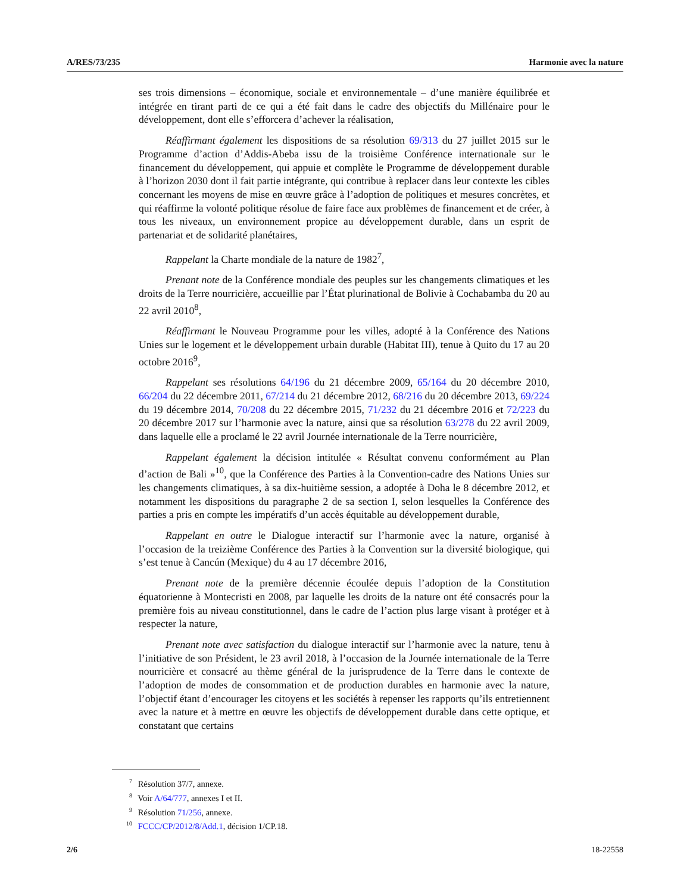A/RES/73/235 Harmonie avec la nature
ses trois dimensions – économique, sociale et environnementale – d’une manière équilibrée et intégrée en tirant parti de ce qui a été fait dans le cadre des objectifs du Millénaire pour le développement, dont elle s’efforcera d’achever la réalisation,
Réaffirmant également les dispositions de sa résolution 69/313 du 27 juillet 2015 sur le Programme d’action d’Addis-Abeba issu de la troisième Conférence internationale sur le financement du développement, qui appuie et complète le Programme de développement durable à l’horizon 2030 dont il fait partie intégrante, qui contribue à replacer dans leur contexte les cibles concernant les moyens de mise en œuvre grâce à l’adoption de politiques et mesures concrètes, et qui réaffirme la volonté politique résolue de faire face aux problèmes de financement et de créer, à tous les niveaux, un environnement propice au développement durable, dans un esprit de partenariat et de solidarité planétaires,
Rappelant la Charte mondiale de la nature de 1982<sup>7</sup>,
Prenant note de la Conférence mondiale des peuples sur les changements climatiques et les droits de la Terre nourricière, accueillie par l’État plurinational de Bolivie à Cochabamba du 20 au 22 avril 2010<sup>8</sup>,
Réaffirmant le Nouveau Programme pour les villes, adopté à la Conférence des Nations Unies sur le logement et le développement urbain durable (Habitat III), tenue à Quito du 17 au 20 octobre 2016<sup>9</sup>,
Rappelant ses résolutions 64/196 du 21 décembre 2009, 65/164 du 20 décembre 2010, 66/204 du 22 décembre 2011, 67/214 du 21 décembre 2012, 68/216 du 20 décembre 2013, 69/224 du 19 décembre 2014, 70/208 du 22 décembre 2015, 71/232 du 21 décembre 2016 et 72/223 du 20 décembre 2017 sur l’harmonie avec la nature, ainsi que sa résolution 63/278 du 22 avril 2009, dans laquelle elle a proclamé le 22 avril Journée internationale de la Terre nourricière,
Rappelant également la décision intitulée « Résultat convenu conformément au Plan d’action de Bali »<sup>10</sup>, que la Conférence des Parties à la Convention-cadre des Nations Unies sur les changements climatiques, à sa dix-huitième session, a adoptée à Doha le 8 décembre 2012, et notamment les dispositions du paragraphe 2 de sa section I, selon lesquelles la Conférence des parties a pris en compte les impératifs d’un accès équitable au développement durable,
Rappelant en outre le Dialogue interactif sur l’harmonie avec la nature, organisé à l’occasion de la treizième Conférence des Parties à la Convention sur la diversité biologique, qui s’est tenue à Cancún (Mexique) du 4 au 17 décembre 2016,
Prenant note de la première décennie écoulée depuis l’adoption de la Constitution équatorienne à Montecristi en 2008, par laquelle les droits de la nature ont été consacrés pour la première fois au niveau constitutionnel, dans le cadre de l’action plus large visant à protéger et à respecter la nature,
Prenant note avec satisfaction du dialogue interactif sur l’harmonie avec la nature, tenu à l’initiative de son Président, le 23 avril 2018, à l’occasion de la Journée internationale de la Terre nourricière et consacré au thème général de la jurisprudence de la Terre dans le contexte de l’adoption de modes de consommation et de production durables en harmonie avec la nature, l’objectif étant d’encourager les citoyens et les sociétés à repenser les rapports qu’ils entretiennent avec la nature et à mettre en œuvre les objectifs de développement durable dans cette optique, et constatant que certains
<sup>7</sup> Résolution 37/7, annexe.
<sup>8</sup> Voir A/64/777, annexes I et II.
<sup>9</sup> Résolution 71/256, annexe.
<sup>10</sup> FCCC/CP/2012/8/Add.1, décision 1/CP.18.
2/6 18-22558